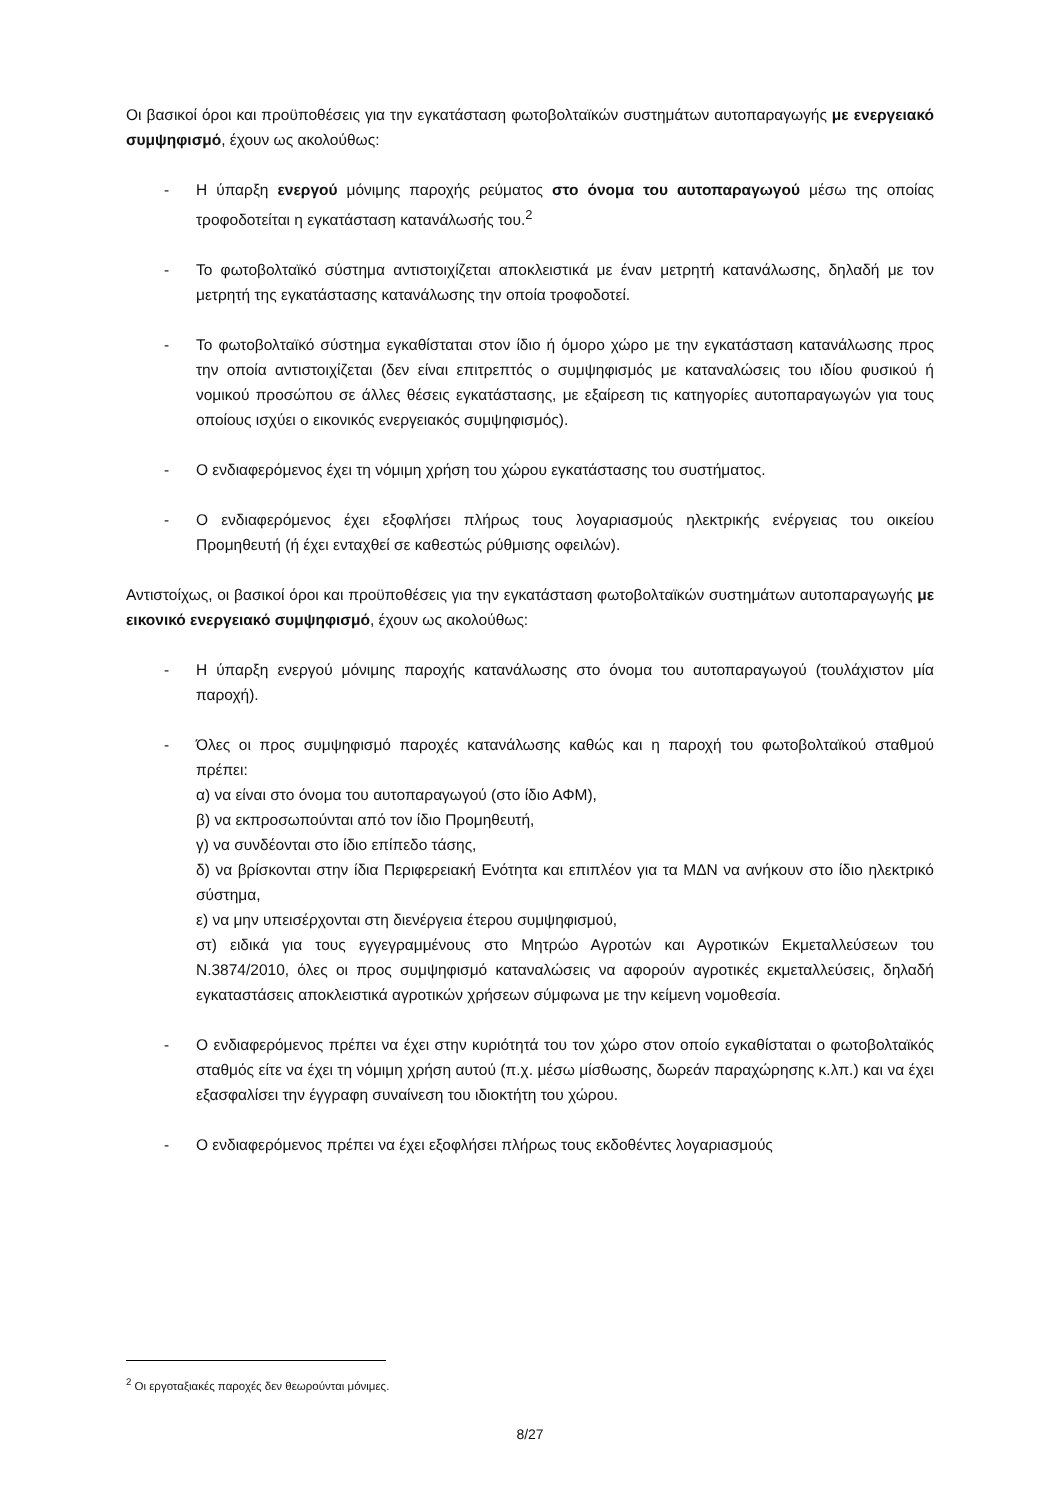Οι βασικοί όροι και προϋποθέσεις για την εγκατάσταση φωτοβολταϊκών συστημάτων αυτοπαραγωγής με ενεργειακό συμψηφισμό, έχουν ως ακολούθως:
- Η ύπαρξη ενεργού μόνιμης παροχής ρεύματος στο όνομα του αυτοπαραγωγού μέσω της οποίας τροφοδοτείται η εγκατάσταση κατανάλωσής του.<sup>2</sup>
- Το φωτοβολταϊκό σύστημα αντιστοιχίζεται αποκλειστικά με έναν μετρητή κατανάλωσης, δηλαδή με τον μετρητή της εγκατάστασης κατανάλωσης την οποία τροφοδοτεί.
- Το φωτοβολταϊκό σύστημα εγκαθίσταται στον ίδιο ή όμορο χώρο με την εγκατάσταση κατανάλωσης προς την οποία αντιστοιχίζεται (δεν είναι επιτρεπτός ο συμψηφισμός με καταναλώσεις του ιδίου φυσικού ή νομικού προσώπου σε άλλες θέσεις εγκατάστασης, με εξαίρεση τις κατηγορίες αυτοπαραγωγών για τους οποίους ισχύει ο εικονικός ενεργειακός συμψηφισμός).
- Ο ενδιαφερόμενος έχει τη νόμιμη χρήση του χώρου εγκατάστασης του συστήματος.
- Ο ενδιαφερόμενος έχει εξοφλήσει πλήρως τους λογαριασμούς ηλεκτρικής ενέργειας του οικείου Προμηθευτή (ή έχει ενταχθεί σε καθεστώς ρύθμισης οφειλών).
Αντιστοίχως, οι βασικοί όροι και προϋποθέσεις για την εγκατάσταση φωτοβολταϊκών συστημάτων αυτοπαραγωγής με εικονικό ενεργειακό συμψηφισμό, έχουν ως ακολούθως:
- Η ύπαρξη ενεργού μόνιμης παροχής κατανάλωσης στο όνομα του αυτοπαραγωγού (τουλάχιστον μία παροχή).
- Όλες οι προς συμψηφισμό παροχές κατανάλωσης καθώς και η παροχή του φωτοβολταϊκού σταθμού πρέπει:
α) να είναι στο όνομα του αυτοπαραγωγού (στο ίδιο ΑΦΜ),
β) να εκπροσωπούνται από τον ίδιο Προμηθευτή,
γ) να συνδέονται στο ίδιο επίπεδο τάσης,
δ) να βρίσκονται στην ίδια Περιφερειακή Ενότητα και επιπλέον για τα ΜΔΝ να ανήκουν στο ίδιο ηλεκτρικό σύστημα,
ε) να μην υπεισέρχονται στη διενέργεια έτερου συμψηφισμού,
στ) ειδικά για τους εγγεγραμμένους στο Μητρώο Αγροτών και Αγροτικών Εκμεταλλεύσεων του Ν.3874/2010, όλες οι προς συμψηφισμό καταναλώσεις να αφορούν αγροτικές εκμεταλλεύσεις, δηλαδή εγκαταστάσεις αποκλειστικά αγροτικών χρήσεων σύμφωνα με την κείμενη νομοθεσία.
- Ο ενδιαφερόμενος πρέπει να έχει στην κυριότητά του τον χώρο στον οποίο εγκαθίσταται ο φωτοβολταϊκός σταθμός είτε να έχει τη νόμιμη χρήση αυτού (π.χ. μέσω μίσθωσης, δωρεάν παραχώρησης κ.λπ.) και να έχει εξασφαλίσει την έγγραφη συναίνεση του ιδιοκτήτη του χώρου.
- Ο ενδιαφερόμενος πρέπει να έχει εξοφλήσει πλήρως τους εκδοθέντες λογαριασμούς
<sup>2</sup> Οι εργοταξιακές παροχές δεν θεωρούνται μόνιμες.
8/27